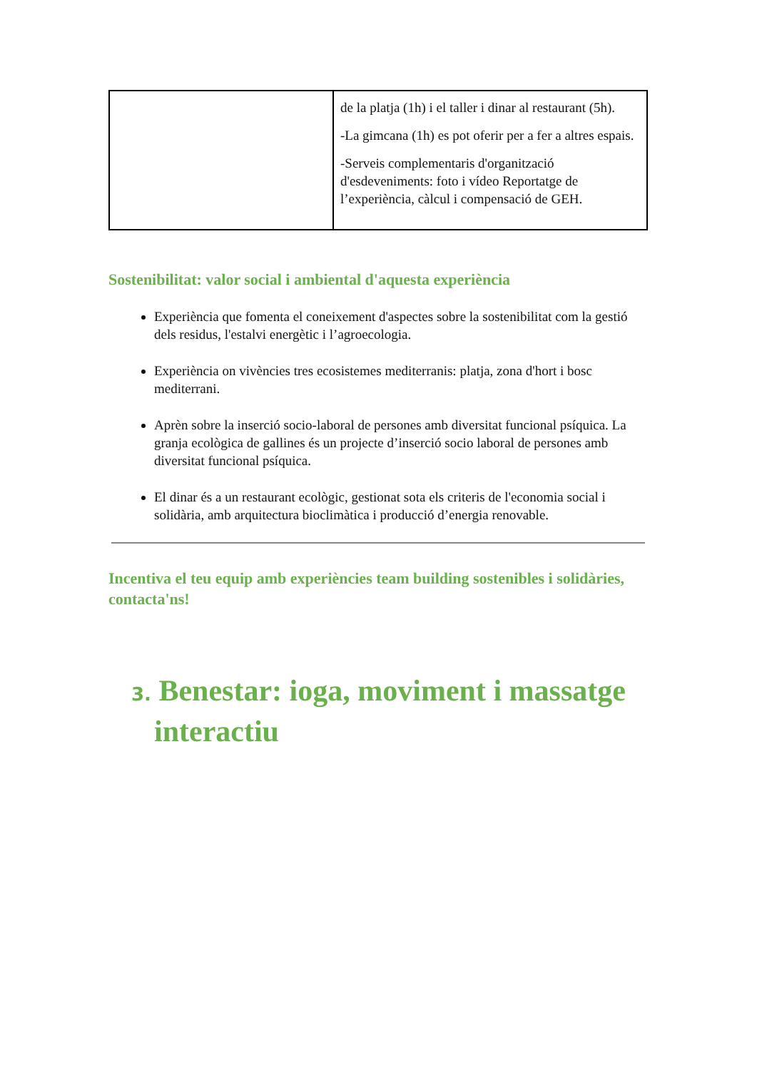| | de la platja (1h) i el taller i dinar al restaurant (5h). -La gimcana (1h) es pot oferir per a fer a altres espais. -Serveis complementaris d'organització d'esdeveniments: foto i vídeo Reportatge de l’experiència, càlcul i compensació de GEH. |
Sostenibilitat: valor social i ambiental d'aquesta experiència
Experiència que fomenta el coneixement d'aspectes sobre la sostenibilitat com la gestió dels residus, l'estalvi energètic i l’agroecologia.
Experiència on vivències tres ecosistemes mediterranis: platja, zona d'hort i bosc mediterrani.
Aprèn sobre la inserció socio-laboral de persones amb diversitat funcional psíquica. La granja ecològica de gallines és un projecte d’inserció socio laboral de persones amb diversitat funcional psíquica.
El dinar és a un restaurant ecològic, gestionat sota els criteris de l'economia social i solidària, amb arquitectura bioclimàtica i producció d’energia renovable.
Incentiva el teu equip amb experiències team building sostenibles i solidàries, contacta'ns!
3. Benestar: ioga, moviment i massatge interactiu